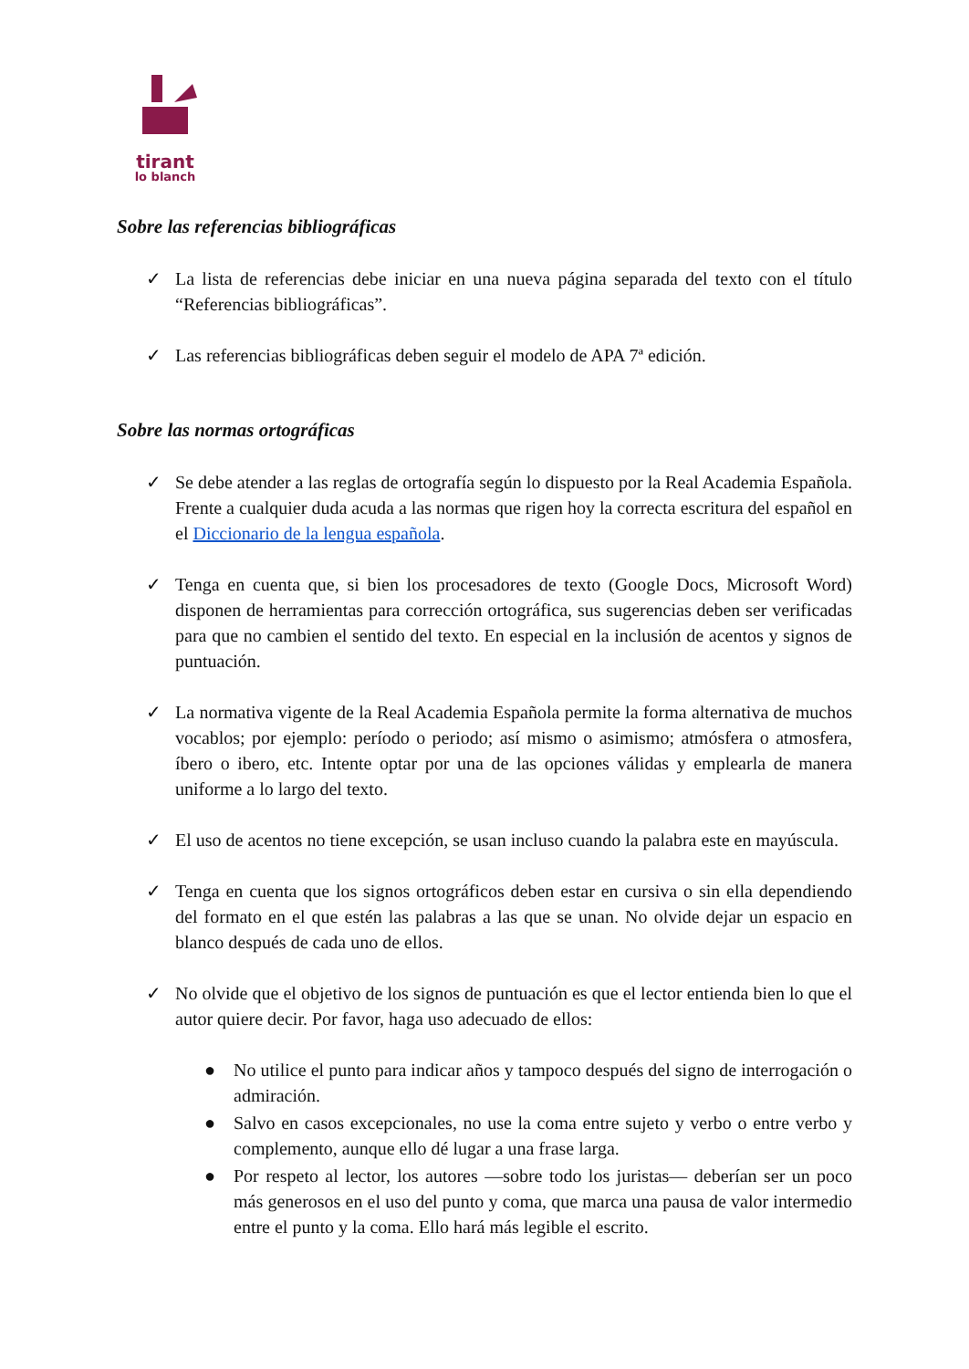tirant
lo blanch
Sobre las referencias bibliográficas
✓ La lista de referencias debe iniciar en una nueva página separada del texto con el título “Referencias bibliográficas”.
✓ Las referencias bibliográficas deben seguir el modelo de APA 7ª edición.
Sobre las normas ortográficas
✓ Se debe atender a las reglas de ortografía según lo dispuesto por la Real Academia Española. Frente a cualquier duda acuda a las normas que rigen hoy la correcta escritura del español en el Diccionario de la lengua española.
✓ Tenga en cuenta que, si bien los procesadores de texto (Google Docs, Microsoft Word) disponen de herramientas para corrección ortográfica, sus sugerencias deben ser verificadas para que no cambien el sentido del texto. En especial en la inclusión de acentos y signos de puntuación.
✓ La normativa vigente de la Real Academia Española permite la forma alternativa de muchos vocablos; por ejemplo: período o periodo; así mismo o asimismo; atmósfera o atmosfera, íbero o ibero, etc. Intente optar por una de las opciones válidas y emplearla de manera uniforme a lo largo del texto.
✓ El uso de acentos no tiene excepción, se usan incluso cuando la palabra este en mayúscula.
✓ Tenga en cuenta que los signos ortográficos deben estar en cursiva o sin ella dependiendo del formato en el que estén las palabras a las que se unan. No olvide dejar un espacio en blanco después de cada uno de ellos.
✓ No olvide que el objetivo de los signos de puntuación es que el lector entienda bien lo que el autor quiere decir. Por favor, haga uso adecuado de ellos:
● No utilice el punto para indicar años y tampoco después del signo de interrogación o admiración.
● Salvo en casos excepcionales, no use la coma entre sujeto y verbo o entre verbo y complemento, aunque ello dé lugar a una frase larga.
● Por respeto al lector, los autores —sobre todo los juristas— deberían ser un poco más generosos en el uso del punto y coma, que marca una pausa de valor intermedio entre el punto y la coma. Ello hará más legible el escrito.